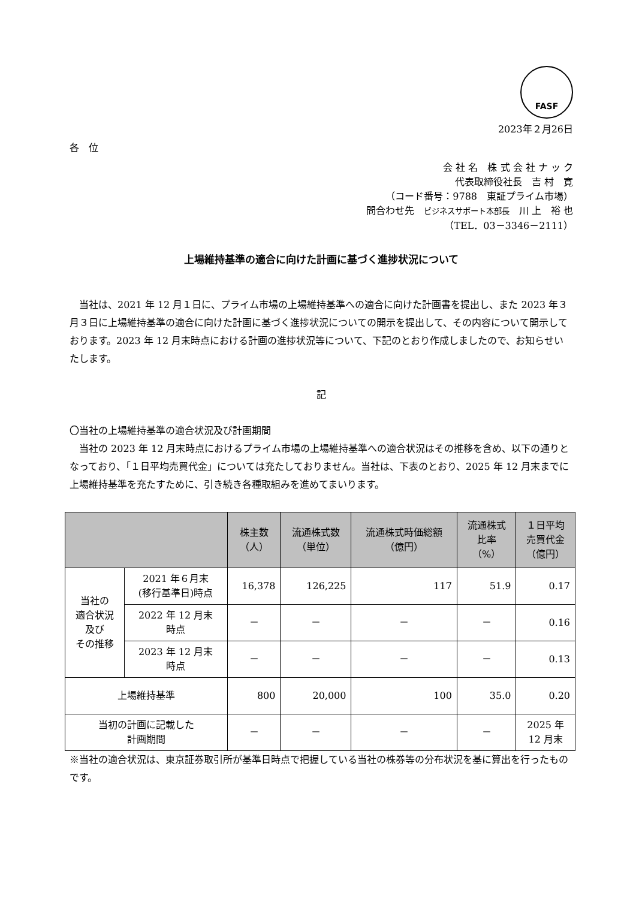FASF
2023年２月26日
各　位
会 社 名　株 式 会 社 ナ ッ ク
代表取締役社長　吉 村　寛
（コード番号：9788　東証プライム市場）
問合わせ先　ビジネスサポート本部長　川 上　裕 也
（TEL．03－3346－2111）
上場維持基準の適合に向けた計画に基づく進捗状況について
　当社は、2021 年 12 月１日に、プライム市場の上場維持基準への適合に向けた計画書を提出し、また 2023 年３月３日に上場維持基準の適合に向けた計画に基づく進捗状況についての開示を提出して、その内容について開示しております。2023 年 12 月末時点における計画の進捗状況等について、下記のとおり作成しましたので、お知らせいたします。
記
〇当社の上場維持基準の適合状況及び計画期間
　当社の 2023 年 12 月末時点におけるプライム市場の上場維持基準への適合状況はその推移を含め、以下の通りとなっており、「１日平均売買代金」については充たしておりません。当社は、下表のとおり、2025 年 12 月末までに上場維持基準を充たすために、引き続き各種取組みを進めてまいります。
| | | 株主数 （人） | 流通株式数 （単位） | 流通株式時価総額 （億円） | 流通株式 比率 （%） | １日平均 売買代金 （億円） |
| --- | --- | --- | --- | --- | --- | --- |
| 当社の 適合状況 及び その推移 | 2021 年６月末 (移行基準日)時点 | 16,378 | 126,225 | 117 | 51.9 | 0.17 |
| | 2022 年 12 月末 時点 | － | － | － | － | 0.16 |
| | 2023 年 12 月末 時点 | － | － | － | － | 0.13 |
| 上場維持基準 | | 800 | 20,000 | 100 | 35.0 | 0.20 |
| 当初の計画に記載した 計画期間 | | － | － | － | － | 2025 年 12 月末 |
※当社の適合状況は、東京証券取引所が基準日時点で把握している当社の株券等の分布状況を基に算出を行ったものです。